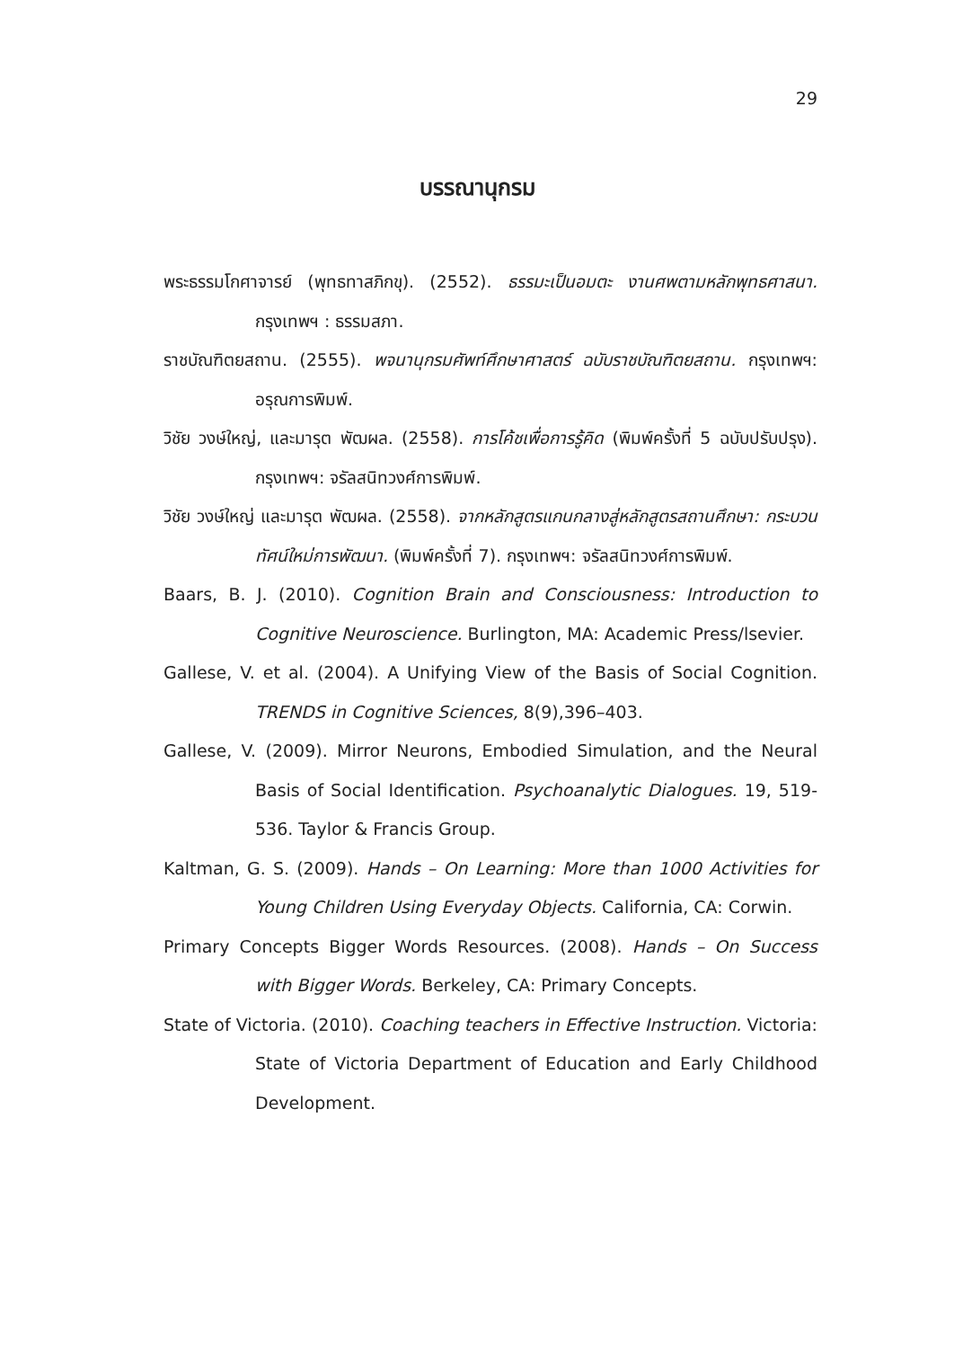29
บรรณานุกรม
พระธรรมโกศาจารย์ (พุทธทาสภิกขุ). (2552). ธรรมะเป็นอมตะ งานศพตามหลักพุทธศาสนา. กรุงเทพฯ : ธรรมสภา.
ราชบัณฑิตยสถาน. (2555). พจนานุกรมศัพท์ศึกษาศาสตร์ ฉบับราชบัณฑิตยสถาน. กรุงเทพฯ: อรุณการพิมพ์.
วิชัย วงษ์ใหญ่, และมารุต พัฒผล. (2558). การโค้ชเพื่อการรู้คิด (พิมพ์ครั้งที่ 5 ฉบับปรับปรุง). กรุงเทพฯ: จรัลสนิทวงศ์การพิมพ์.
วิชัย วงษ์ใหญ่ และมารุต พัฒผล. (2558). จากหลักสูตรแกนกลางสู่หลักสูตรสถานศึกษา: กระบวนทัศน์ใหม่การพัฒนา. (พิมพ์ครั้งที่ 7). กรุงเทพฯ: จรัลสนิทวงศ์การพิมพ์.
Baars, B. J. (2010). Cognition Brain and Consciousness: Introduction to Cognitive Neuroscience. Burlington, MA: Academic Press/lsevier.
Gallese, V. et al. (2004). A Unifying View of the Basis of Social Cognition. TRENDS in Cognitive Sciences, 8(9),396–403.
Gallese, V. (2009). Mirror Neurons, Embodied Simulation, and the Neural Basis of Social Identification. Psychoanalytic Dialogues. 19, 519-536. Taylor & Francis Group.
Kaltman, G. S. (2009). Hands – On Learning: More than 1000 Activities for Young Children Using Everyday Objects. California, CA: Corwin.
Primary Concepts Bigger Words Resources. (2008). Hands – On Success with Bigger Words. Berkeley, CA: Primary Concepts.
State of Victoria. (2010). Coaching teachers in Effective Instruction. Victoria: State of Victoria Department of Education and Early Childhood Development.